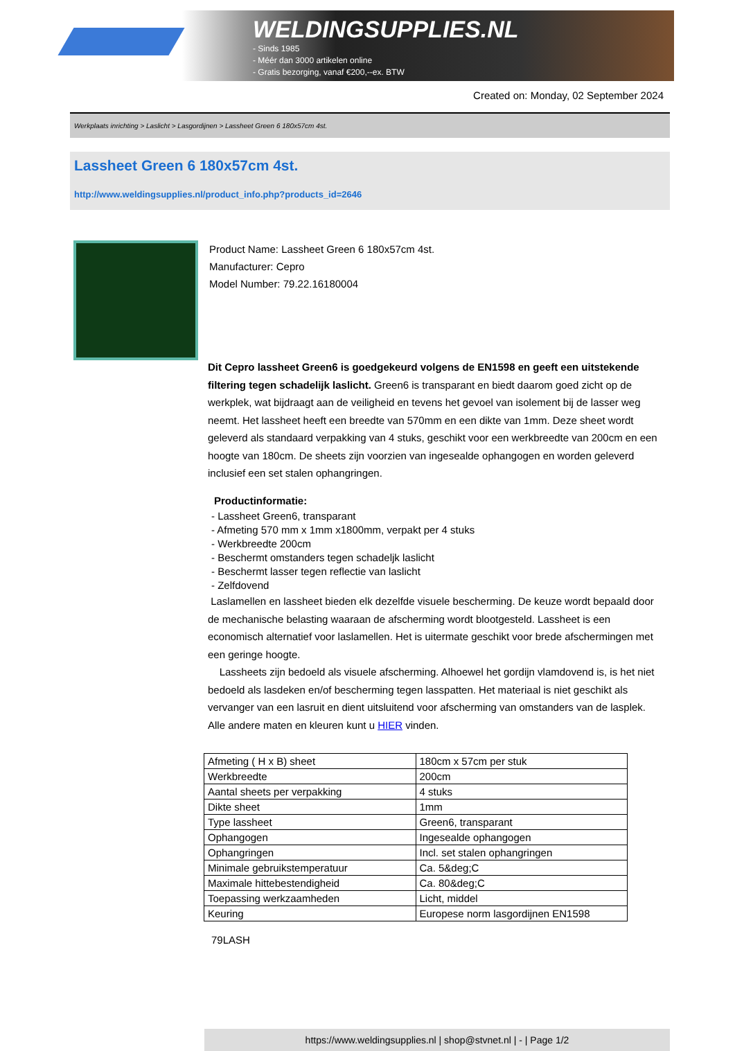WELDINGSUPPLIES.NL
- Sinds 1985
- Méér dan 3000 artikelen online
- Gratis bezorging, vanaf €200,--ex. BTW
Created on: Monday, 02 September 2024
Werkplaats inrichting > Laslicht > Lasgordijnen > Lassheet Green 6 180x57cm 4st.
Lassheet Green 6 180x57cm 4st.
http://www.weldingsupplies.nl/product_info.php?products_id=2646
Product Name: Lassheet Green 6 180x57cm 4st.
Manufacturer: Cepro
Model Number: 79.22.16180004
Dit Cepro lassheet Green6 is goedgekeurd volgens de EN1598 en geeft een uitstekende filtering tegen schadelijk laslicht. Green6 is transparant en biedt daarom goed zicht op de werkplek, wat bijdraagt aan de veiligheid en tevens het gevoel van isolement bij de lasser weg neemt. Het lassheet heeft een breedte van 570mm en een dikte van 1mm. Deze sheet wordt geleverd als standaard verpakking van 4 stuks, geschikt voor een werkbreedte van 200cm en een hoogte van 180cm. De sheets zijn voorzien van ingesealde ophangogen en worden geleverd inclusief een set stalen ophangringen.
Productinformatie:
- Lassheet Green6, transparant
- Afmeting 570 mm x 1mm x1800mm, verpakt per 4 stuks
- Werkbreedte 200cm
- Beschermt omstanders tegen schadeljk laslicht
- Beschermt lasser tegen reflectie van laslicht
- Zelfdovend
Laslamellen en lassheet bieden elk dezelfde visuele bescherming. De keuze wordt bepaald door de mechanische belasting waaraan de afscherming wordt blootgesteld. Lassheet is een economisch alternatief voor laslamellen. Het is uitermate geschikt voor brede afschermingen met een geringe hoogte.
Lassheets zijn bedoeld als visuele afscherming. Alhoewel het gordijn vlamdovend is, is het niet bedoeld als lasdeken en/of bescherming tegen lasspatten. Het materiaal is niet geschikt als vervanger van een lasruit en dient uitsluitend voor afscherming van omstanders van de lasplek.
Alle andere maten en kleuren kunt u HIER vinden.
| Afmeting ( H x B) sheet | 180cm x 57cm per stuk |
| Werkbreedte | 200cm |
| Aantal sheets per verpakking | 4 stuks |
| Dikte sheet | 1mm |
| Type lassheet | Green6, transparant |
| Ophangogen | Ingesealde ophangogen |
| Ophangringen | Incl. set stalen ophangringen |
| Minimale gebruikstemperatuur | Ca. 5&deg;C |
| Maximale hittebestendigheid | Ca. 80&deg;C |
| Toepassing werkzaamheden | Licht, middel |
| Keuring | Europese norm lasgordijnen EN1598 |
79LASH
https://www.weldingsupplies.nl | shop@stvnet.nl | - | Page 1/2